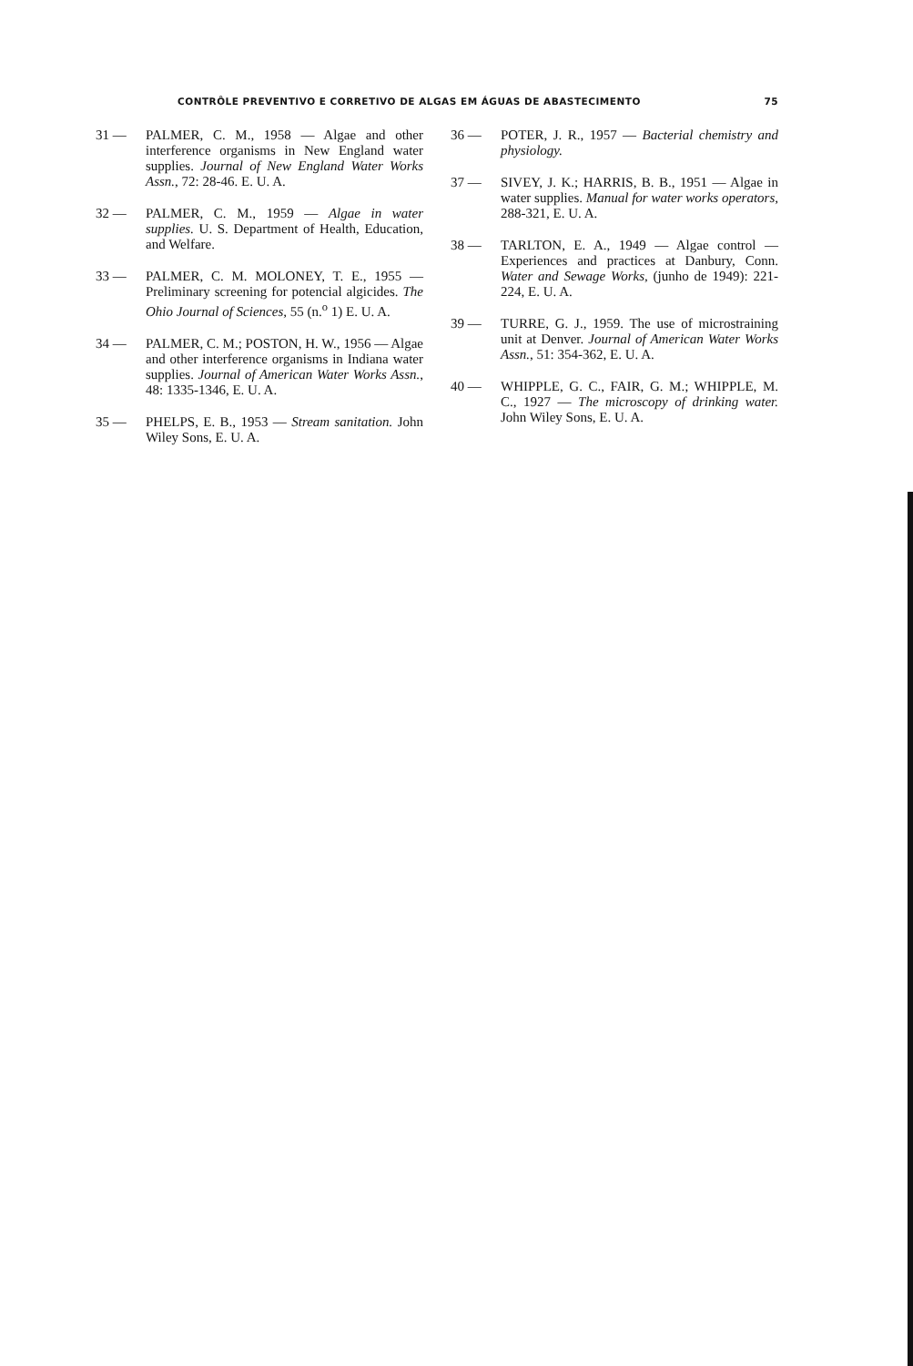CONTRÔLE PREVENTIVO E CORRETIVO DE ALGAS EM ÁGUAS DE ABASTECIMENTO 75
31 — PALMER, C. M., 1958 — Algae and other interference organisms in New England water supplies. Journal of New England Water Works Assn., 72: 28-46. E. U. A.
32 — PALMER, C. M., 1959 — Algae in water supplies. U. S. Department of Health, Education, and Welfare.
33 — PALMER, C. M. MOLONEY, T. E., 1955 — Preliminary screening for potencial algicides. The Ohio Journal of Sciences, 55 (n.<sup>o</sup> 1) E. U. A.
34 — PALMER, C. M.; POSTON, H. W., 1956 — Algae and other interference organisms in Indiana water supplies. Journal of American Water Works Assn., 48: 1335-1346, E. U. A.
35 — PHELPS, E. B., 1953 — Stream sanitation. John Wiley Sons, E. U. A.
36 — POTER, J. R., 1957 — Bacterial chemistry and physiology.
37 — SIVEY, J. K.; HARRIS, B. B., 1951 — Algae in water supplies. Manual for water works operators, 288-321, E. U. A.
38 — TARLTON, E. A., 1949 — Algae control — Experiences and practices at Danbury, Conn. Water and Sewage Works, (junho de 1949): 221-224, E. U. A.
39 — TURRE, G. J., 1959. The use of microstraining unit at Denver. Journal of American Water Works Assn., 51: 354-362, E. U. A.
40 — WHIPPLE, G. C., FAIR, G. M.; WHIPPLE, M. C., 1927 — The microscopy of drinking water. John Wiley Sons, E. U. A.